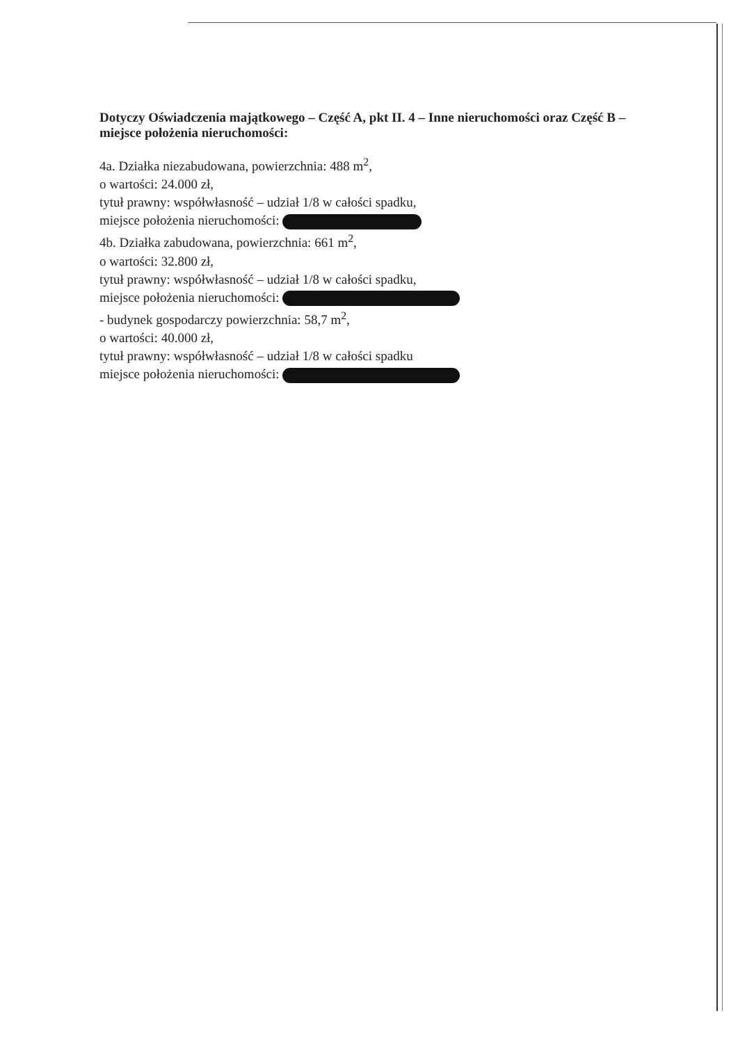Dotyczy Oświadczenia majątkowego – Część A, pkt II. 4 – Inne nieruchomości oraz Część B – miejsce położenia nieruchomości:
4a. Działka niezabudowana, powierzchnia: 488 m<sup>2</sup>,
o wartości: 24.000 zł,
tytuł prawny: współwłasność – udział 1/8 w całości spadku,
miejsce położenia nieruchomości:
4b. Działka zabudowana, powierzchnia: 661 m<sup>2</sup>,
o wartości: 32.800 zł,
tytuł prawny: współwłasność – udział 1/8 w całości spadku,
miejsce położenia nieruchomości:
- budynek gospodarczy powierzchnia: 58,7 m<sup>2</sup>,
o wartości: 40.000 zł,
tytuł prawny: współwłasność – udział 1/8 w całości spadku
miejsce położenia nieruchomości: